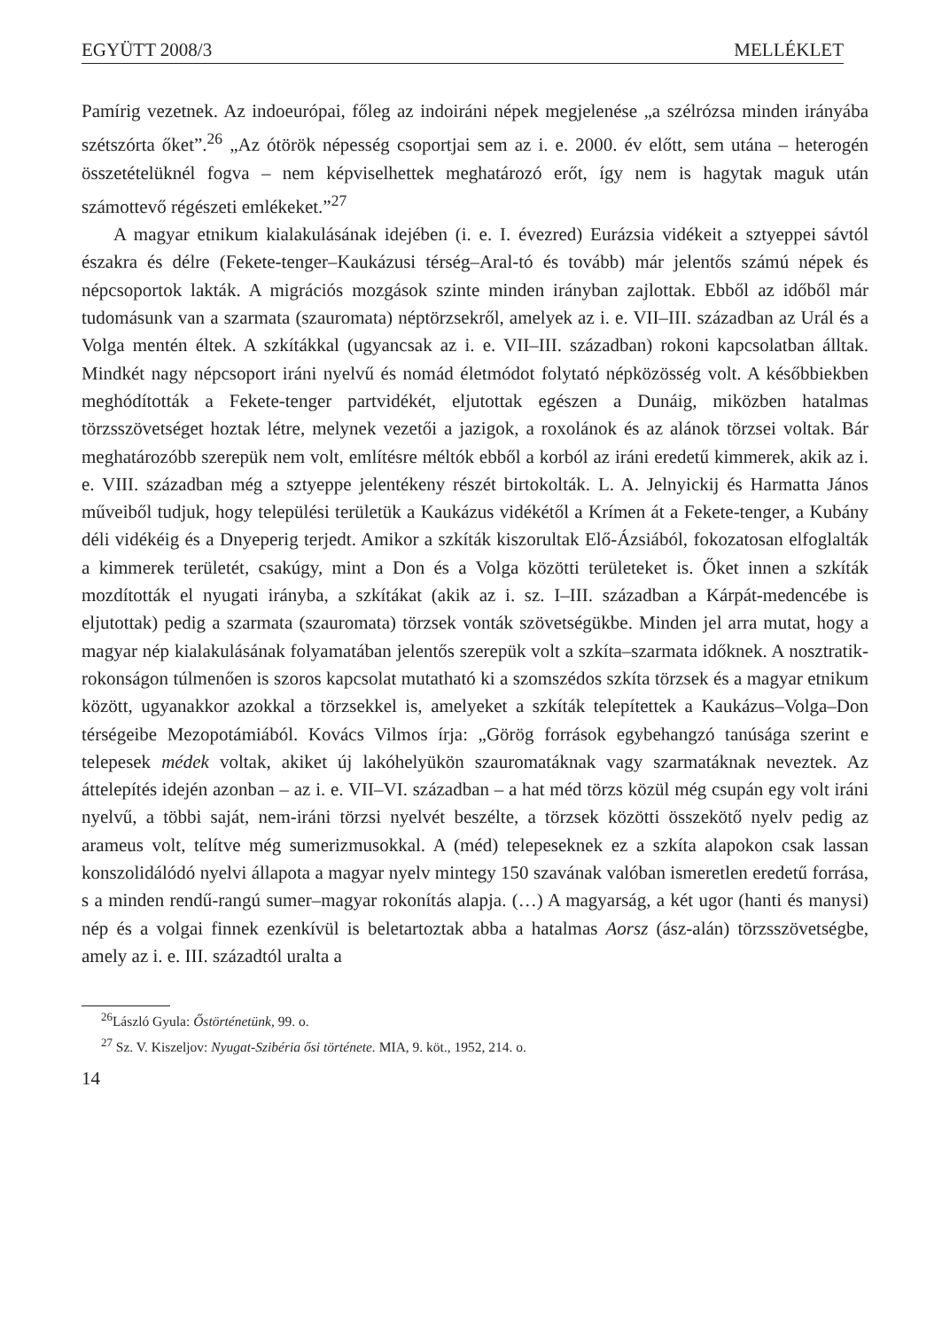EGYÜTT 2008/3 MELLÉKLET
Pamírig vezetnek. Az indoeurópai, főleg az indoiráni népek megjelenése „a szélrózsa minden irányába szétszórta őket”.<sup>26</sup> „Az ótörök népesség csoportjai sem az i. e. 2000. év előtt, sem utána – heterogén összetételüknél fogva – nem képviselhettek meghatározó erőt, így nem is hagytak maguk után számottevő régészeti emlékeket.”<sup>27</sup>
A magyar etnikum kialakulásának idejében (i. e. I. évezred) Eurázsia vidékeit a sztyeppei sávtól északra és délre (Fekete-tenger–Kaukázusi térség–Aral-tó és tovább) már jelentős számú népek és népcsoportok lakták. A migrációs mozgások szinte minden irányban zajlottak. Ebből az időből már tudomásunk van a szarmata (szauromata) néptörzsekről, amelyek az i. e. VII–III. században az Urál és a Volga mentén éltek. A szkítákkal (ugyancsak az i. e. VII–III. században) rokoni kapcsolatban álltak. Mindkét nagy népcsoport iráni nyelvű és nomád életmódot folytató népközösség volt. A későbbiekben meghódították a Fekete-tenger partvidékét, eljutottak egészen a Dunáig, miközben hatalmas törzsszövetséget hoztak létre, melynek vezetői a jazigok, a roxolánok és az alánok törzsei voltak. Bár meghatározóbb szerepük nem volt, említésre méltók ebből a korból az iráni eredetű kimmerek, akik az i. e. VIII. században még a sztyeppe jelentékeny részét birtokolták. L. A. Jelnyickij és Harmatta János műveiből tudjuk, hogy települési területük a Kaukázus vidékétől a Krímen át a Fekete-tenger, a Kubány déli vidékéig és a Dnyeperig terjedt. Amikor a szkíták kiszorultak Elő-Ázsiából, fokozatosan elfoglalták a kimmerek területét, csakúgy, mint a Don és a Volga közötti területeket is. Őket innen a szkíták mozdították el nyugati irányba, a szkítákat (akik az i. sz. I–III. században a Kárpát-medencébe is eljutottak) pedig a szarmata (szauromata) törzsek vonták szövetségükbe. Minden jel arra mutat, hogy a magyar nép kialakulásának folyamatában jelentős szerepük volt a szkíta–szarmata időknek. A nosztratik-rokonságon túlmenően is szoros kapcsolat mutatható ki a szomszédos szkíta törzsek és a magyar etnikum között, ugyanakkor azokkal a törzsekkel is, amelyeket a szkíták telepítettek a Kaukázus–Volga–Don térségeibe Mezopotámiából. Kovács Vilmos írja: „Görög források egybehangzó tanúsága szerint e telepesek médek voltak, akiket új lakóhelyükön szauromatáknak vagy szarmatáknak neveztek. Az áttelepítés idején azonban – az i. e. VII–VI. században – a hat méd törzs közül még csupán egy volt iráni nyelvű, a többi saját, nem-iráni törzsi nyelvét beszélte, a törzsek közötti összekötő nyelv pedig az arameus volt, telítve még sumerizmusokkal. A (méd) telepeseknek ez a szkíta alapokon csak lassan konszolidálódó nyelvi állapota a magyar nyelv mintegy 150 szavának valóban ismeretlen eredetű forrása, s a minden rendű-rangú sumer–magyar rokonítás alapja. (…) A magyarság, a két ugor (hanti és manysi) nép és a volgai finnek ezenkívül is beletartoztak abba a hatalmas Aorsz (ász-alán) törzsszövetségbe, amely az i. e. III. századtól uralta a
<sup>26</sup> László Gyula: Őstörténetünk, 99. o.
<sup>27</sup> Sz. V. Kiszeljov: Nyugat-Szibéria ősi története. MIA, 9. köt., 1952, 214. o.
14